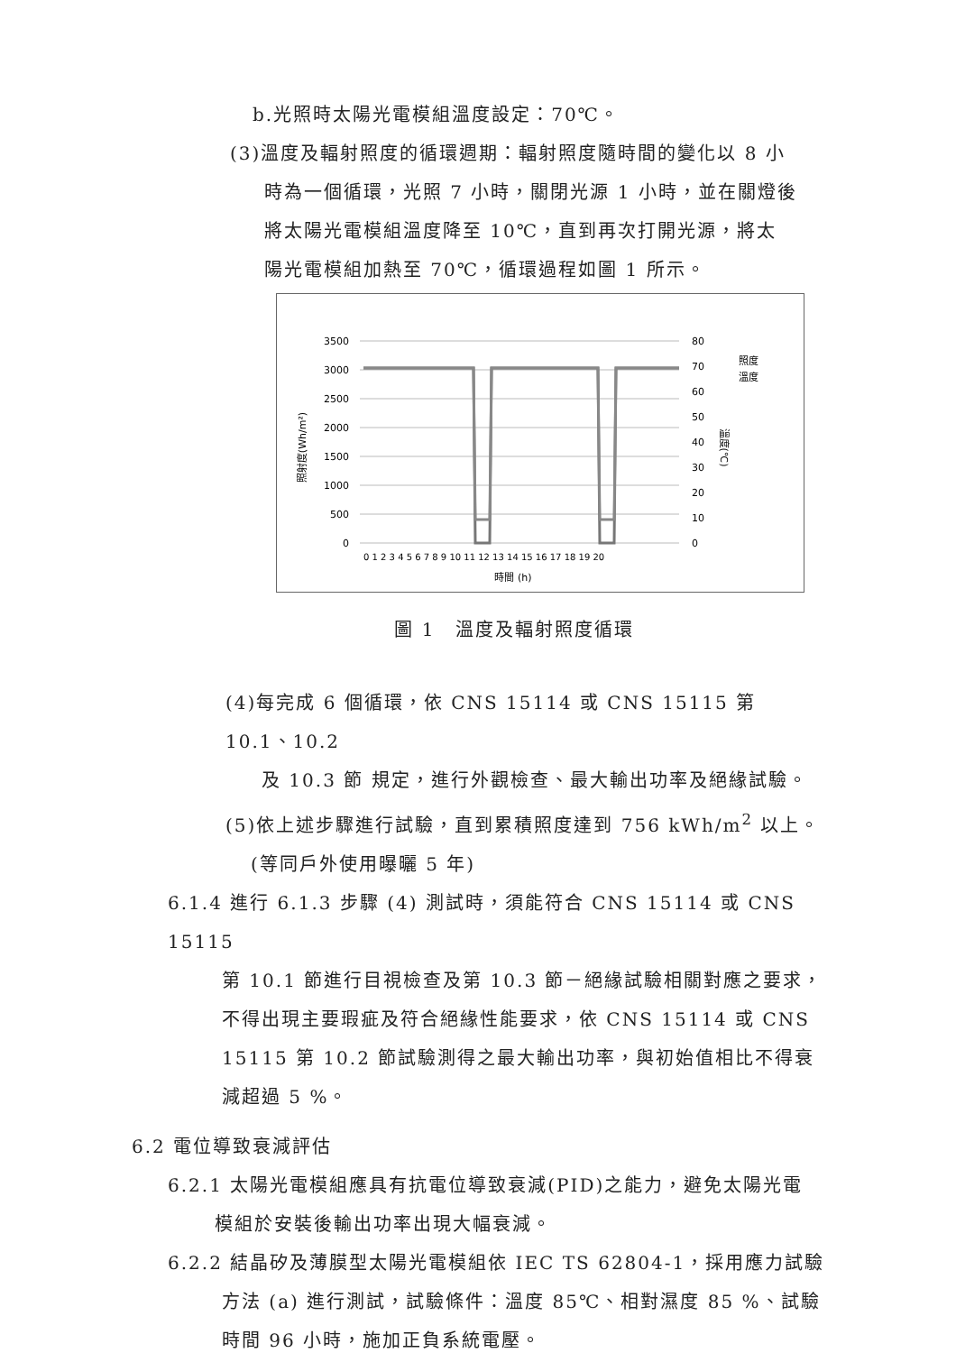b.光照時太陽光電模組溫度設定：70℃。
(3)溫度及輻射照度的循環週期：輻射照度隨時間的變化以 8 小
時為一個循環，光照 7 小時，關閉光源 1 小時，並在關燈後
將太陽光電模組溫度降至 10℃，直到再次打開光源，將太
陽光電模組加熱至 70℃，循環過程如圖 1 所示。
3500
3000
2500
2000
1500
1000
500
0
80
70
60
50
40
30
20
10
0
0 1 2 3 4 5 6 7 8 9 10 11 12 13 14 15 16 17 18 19 20
時間 (h)
照射度(Wh/m²)
溫度(℃)
照度
溫度
圖 1　溫度及輻射照度循環
(4)每完成 6 個循環，依 CNS 15114 或 CNS 15115 第 10.1、10.2
及 10.3 節 規定，進行外觀檢查、最大輸出功率及絕緣試驗。
(5)依上述步驟進行試驗，直到累積照度達到 756 kWh/m<sup>2</sup> 以上。
(等同戶外使用曝曬 5 年)
6.1.4 進行 6.1.3 步驟 (4) 測試時，須能符合 CNS 15114 或 CNS 15115
第 10.1 節進行目視檢查及第 10.3 節－絕緣試驗相關對應之要求，不得出現主要瑕疵及符合絕緣性能要求，依 CNS 15114 或 CNS 15115 第 10.2 節試驗測得之最大輸出功率，與初始值相比不得衰減超過 5 %。
6.2 電位導致衰減評估
6.2.1 太陽光電模組應具有抗電位導致衰減(PID)之能力，避免太陽光電
模組於安裝後輸出功率出現大幅衰減。
6.2.2 結晶矽及薄膜型太陽光電模組依 IEC TS 62804-1，採用應力試驗
方法 (a) 進行測試，試驗條件：溫度 85℃、相對濕度 85 %、試驗時間 96 小時，施加正負系統電壓。